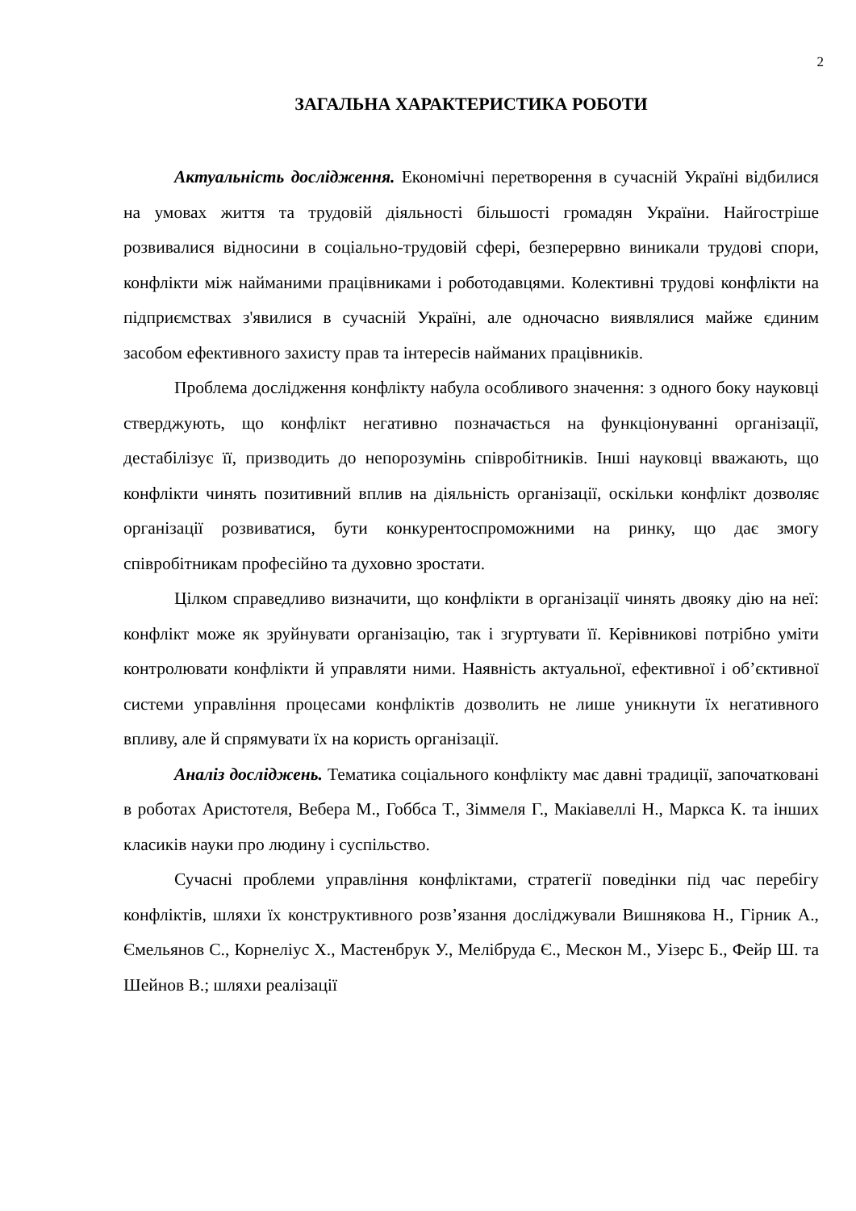2
ЗАГАЛЬНА ХАРАКТЕРИСТИКА РОБОТИ
Актуальність дослідження. Економічні перетворення в сучасній Україні відбилися на умовах життя та трудовій діяльності більшості громадян України. Найгостріше розвивалися відносини в соціально-трудовій сфері, безперервно виникали трудові спори, конфлікти між найманими працівниками і роботодавцями. Колективні трудові конфлікти на підприємствах з'явилися в сучасній Україні, але одночасно виявлялися майже єдиним засобом ефективного захисту прав та інтересів найманих працівників.
Проблема дослідження конфлікту набула особливого значення: з одного боку науковці стверджують, що конфлікт негативно позначається на функціонуванні організації, дестабілізує її, призводить до непорозумінь співробітників. Інші науковці вважають, що конфлікти чинять позитивний вплив на діяльність організації, оскільки конфлікт дозволяє організації розвиватися, бути конкурентоспроможними на ринку, що дає змогу співробітникам професійно та духовно зростати.
Цілком справедливо визначити, що конфлікти в організації чинять двояку дію на неї: конфлікт може як зруйнувати організацію, так і згуртувати її. Керівникові потрібно уміти контролювати конфлікти й управляти ними. Наявність актуальної, ефективної і об’єктивної системи управління процесами конфліктів дозволить не лише уникнути їх негативного впливу, але й спрямувати їх на користь організації.
Аналіз досліджень. Тематика соціального конфлікту має давні традиції, започатковані в роботах Аристотеля, Вебера М., Гоббса Т., Зіммеля Г., Макіавеллі Н., Маркса К. та інших класиків науки про людину і суспільство.
Сучасні проблеми управління конфліктами, стратегії поведінки під час перебігу конфліктів, шляхи їх конструктивного розв’язання досліджували Вишнякова Н., Гірник А., Ємельянов С., Корнеліус Х., Мастенбрук У., Мелібруда Є., Мескон М., Уізерс Б., Фейр Ш. та Шейнов В.; шляхи реалізації